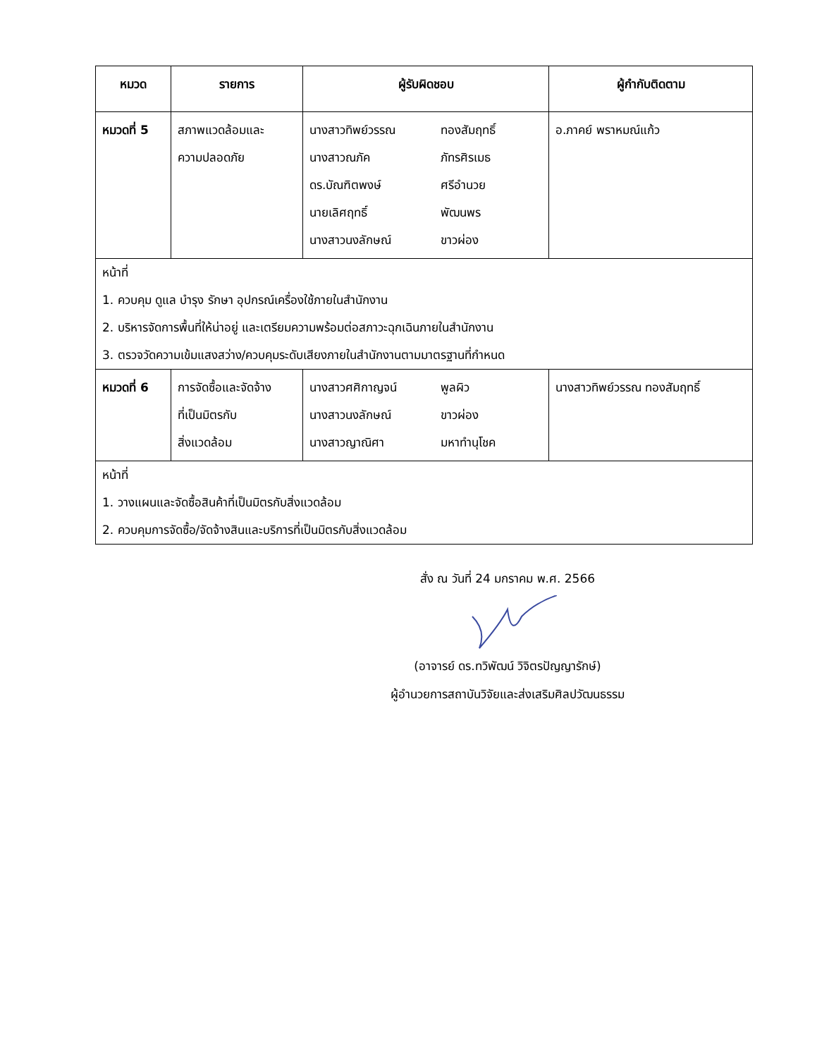| หมวด | รายการ | ผู้รับผิดชอบ | ผู้กำกับติดตาม |
| --- | --- | --- | --- |
| หมวดที่ 5 | สภาพแวดล้อมและ ความปลอดภัย | นางสาวทิพย์วรรณ ทองสัมฤทธิ์ นางสาวณภัค ภัทรศิรเมธ ดร.บัณฑิตพงษ์ ศรีอำนวย นายเลิศฤทธิ์ พัฒนพร นางสาวนงลักษณ์ ขาวผ่อง | อ.ภาคย์ พราหมณ์แก้ว |
| หน้าที่ 1. ควบคุม ดูแล บำรุง รักษา อุปกรณ์เครื่องใช้ภายในสำนักงาน 2. บริหารจัดการพื้นที่ให้น่าอยู่ และเตรียมความพร้อมต่อสภาวะฉุกเฉินภายในสำนักงาน 3. ตรวจวัดความเข้มแสงสว่าง/ควบคุมระดับเสียงภายในสำนักงานตามมาตรฐานที่กำหนด | | | |
| หมวดที่ 6 | การจัดซื้อและจัดจ้าง ที่เป็นมิตรกับ สิ่งแวดล้อม | นางสาวศศิกาญจน์ พูลผิว นางสาวนงลักษณ์ ขาวผ่อง นางสาวญาณิศา มหาทำนุโชค | นางสาวทิพย์วรรณ ทองสัมฤทธิ์ |
| หน้าที่ 1. วางแผนและจัดซื้อสินค้าที่เป็นมิตรกับสิ่งแวดล้อม 2. ควบคุมการจัดซื้อ/จัดจ้างสินและบริการที่เป็นมิตรกับสิ่งแวดล้อม | | | |
สั่ง ณ วันที่ 24 มกราคม พ.ศ. 2566 (อาจารย์ ดร.ทวิพัฒน์ วิจิตรปัญญารักษ์)
ผู้อำนวยการสถาบันวิจัยและส่งเสริมศิลปวัฒนธรรม